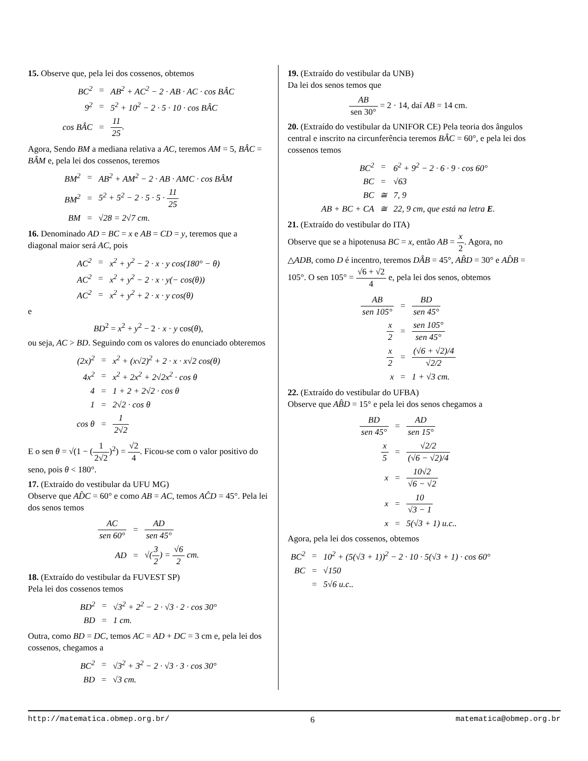15. Observe que, pela lei dos cossenos, obtemos
| BC<sup>2</sup> | = | AB<sup>2</sup> + AC<sup>2</sup> − 2 · AB · AC · cos BÂC |
| 9<sup>2</sup> | = | 5<sup>2</sup> + 10<sup>2</sup> − 2 · 5 · 10 · cos BÂC |
| cos BÂC | = | 11 25 . |
Agora, Sendo BM a mediana relativa a AC, teremos AM = 5, BÂC = BÂM e, pela lei dos cossenos, teremos
| BM<sup>2</sup> | = | AB<sup>2</sup> + AM<sup>2</sup> − 2 · AB · AMC · cos BÂM |
| BM<sup>2</sup> | = | 5<sup>2</sup> + 5<sup>2</sup> − 2 · 5 · 5 · 11 25 |
| BM | = | √28 = 2√7 cm. |
16. Denominado AD = BC = x e AB = CD = y, teremos que a diagonal maior será AC, pois
| AC<sup>2</sup> | = | x<sup>2</sup> + y<sup>2</sup> − 2 · x · y cos(180° − θ) |
| AC<sup>2</sup> | = | x<sup>2</sup> + y<sup>2</sup> − 2 · x · y(− cos(θ)) |
| AC<sup>2</sup> | = | x<sup>2</sup> + y<sup>2</sup> + 2 · x · y cos(θ) |
e
BD<sup>2</sup> = x<sup>2</sup> + y<sup>2</sup> − 2 · x · y cos(θ),
ou seja, AC > BD. Seguindo com os valores do enunciado obteremos
| (2x)<sup>2</sup> | = | x<sup>2</sup> + (x√2)<sup>2</sup> + 2 · x · x√2 cos(θ) |
| 4x<sup>2</sup> | = | x<sup>2</sup> + 2x<sup>2</sup> + 2√2x<sup>2</sup> · cos θ |
| 4 | = | 1 + 2 + 2√2 · cos θ |
| 1 | = | 2√2 · cos θ |
| cos θ | = | 1 2√2 |
E o sen θ = √(1 − (1 2√2)<sup>2</sup>) = √2 4. Ficou-se com o valor positivo do seno, pois θ < 180°.
17. (Extraído do vestibular da UFU MG)
Observe que AD̂C = 60° e como AB = AC, temos AĈD = 45°. Pela lei dos senos temos
| AC sen 60° | = | AD sen 45° |
| AD | = | √( 3 2 ) = √6 2 cm. |
18. (Extraído do vestibular da FUVEST SP)
Pela lei dos cossenos temos
| BD<sup>2</sup> | = | √3<sup>2</sup> + 2<sup>2</sup> − 2 · √3 · 2 · cos 30° |
| BD | = | 1 cm. |
Outra, como BD = DC, temos AC = AD + DC = 3 cm e, pela lei dos cossenos, chegamos a
| BC<sup>2</sup> | = | √3<sup>2</sup> + 3<sup>2</sup> − 2 · √3 · 3 · cos 30° |
| BD | = | √3 cm. |
19. (Extraído do vestibular da UNB)
Da lei dos senos temos que
AB sen 30° = 2 · 14, daí AB = 14 cm.
20. (Extraído do vestibular da UNIFOR CE) Pela teoria dos ângulos central e inscrito na circunferência teremos BÂC = 60°, e pela lei dos cossenos temos
| BC<sup>2</sup> | = | 6<sup>2</sup> + 9<sup>2</sup> − 2 · 6 · 9 · cos 60° |
| BC | = | √63 |
| BC | ≅ | 7, 9 |
| AB + BC + CA | ≅ | 22, 9 cm, que está na letra E . |
21. (Extraído do vestibular do ITA)
Observe que se a hipotenusa BC = x, então AB = x 2. Agora, no △ADB, como D é incentro, teremos DÂB = 45°, AB̂D = 30° e AD̂B = 105°. O sen 105° = √6 + √2 4 e, pela lei dos senos, obtemos
| AB sen 105° | = | BD sen 45° |
| x 2 | = | sen 105° sen 45° |
| x 2 | = | (√6 + √2)/4 √2/2 |
| x | = | 1 + √3 cm. |
22. (Extraído do vestibular do UFBA)
Observe que AB̂D = 15° e pela lei dos senos chegamos a
| BD sen 45° | = | AD sen 15° |
| x 5 | = | √2/2 (√6 − √2)/4 |
| x | = | 10√2 √6 − √2 |
| x | = | 10 √3 − 1 |
| x | = | 5(√3 + 1) u.c.. |
Agora, pela lei dos cossenos, obtemos
| BC<sup>2</sup> | = | 10<sup>2</sup> + (5(√3 + 1))<sup>2</sup> − 2 · 10 · 5(√3 + 1) · cos 60° |
| BC | = | √150 |
| | = | 5√6 u.c.. |
http://matematica.obmep.org.br/ 6 matematica@obmep.org.br